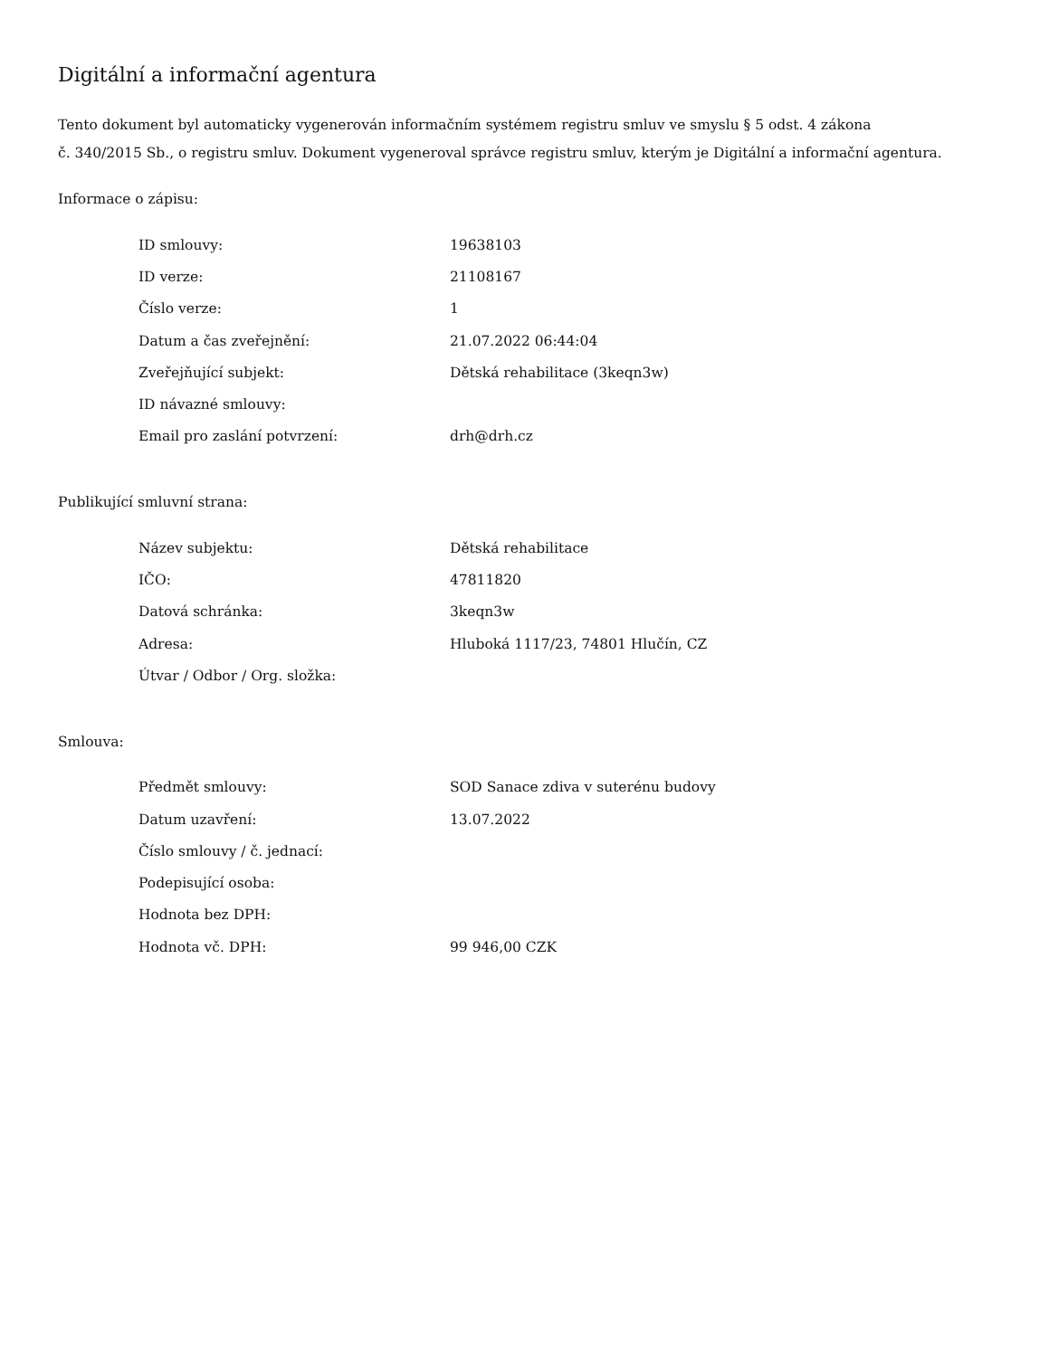Digitální a informační agentura
Tento dokument byl automaticky vygenerován informačním systémem registru smluv ve smyslu § 5 odst. 4 zákona
č. 340/2015 Sb., o registru smluv. Dokument vygeneroval správce registru smluv, kterým je Digitální a informační agentura.
Informace o zápisu:
| ID smlouvy: | 19638103 |
| ID verze: | 21108167 |
| Číslo verze: | 1 |
| Datum a čas zveřejnění: | 21.07.2022 06:44:04 |
| Zveřejňující subjekt: | Dětská rehabilitace (3keqn3w) |
| ID návazné smlouvy: | |
| Email pro zaslání potvrzení: | drh@drh.cz |
Publikující smluvní strana:
| Název subjektu: | Dětská rehabilitace |
| IČO: | 47811820 |
| Datová schránka: | 3keqn3w |
| Adresa: | Hluboká 1117/23, 74801 Hlučín, CZ |
| Útvar / Odbor / Org. složka: | |
Smlouva:
| Předmět smlouvy: | SOD Sanace zdiva v suterénu budovy |
| Datum uzavření: | 13.07.2022 |
| Číslo smlouvy / č. jednací: | |
| Podepisující osoba: | |
| Hodnota bez DPH: | |
| Hodnota vč. DPH: | 99 946,00 CZK |